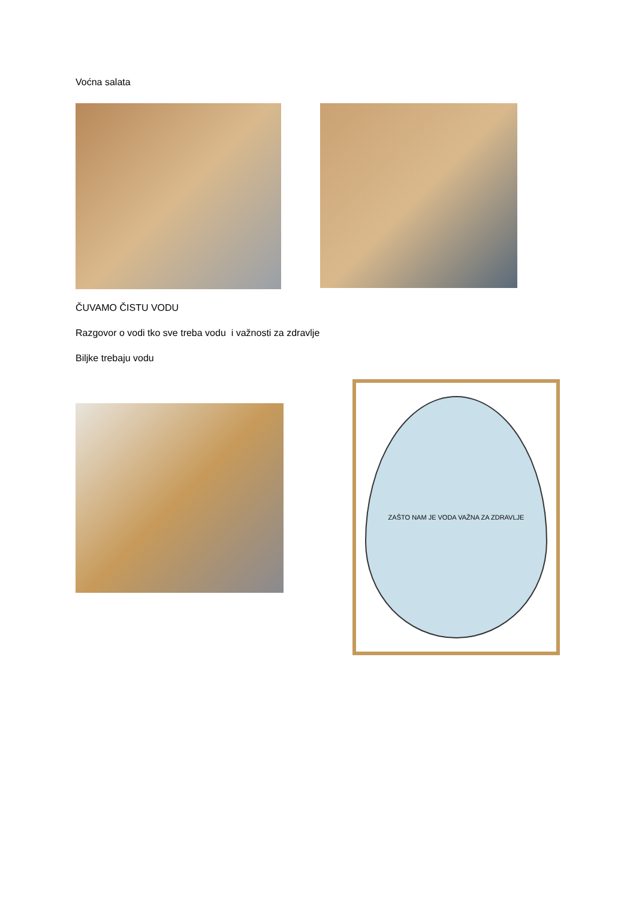Voćna salata
ČUVAMO ČISTU VODU
Razgovor o vodi tko sve treba vodu i važnosti za zdravlje
Biljke trebaju vodu
ZAŠTO NAM JE VODA VAŽNA ZA ZDRAVLJE